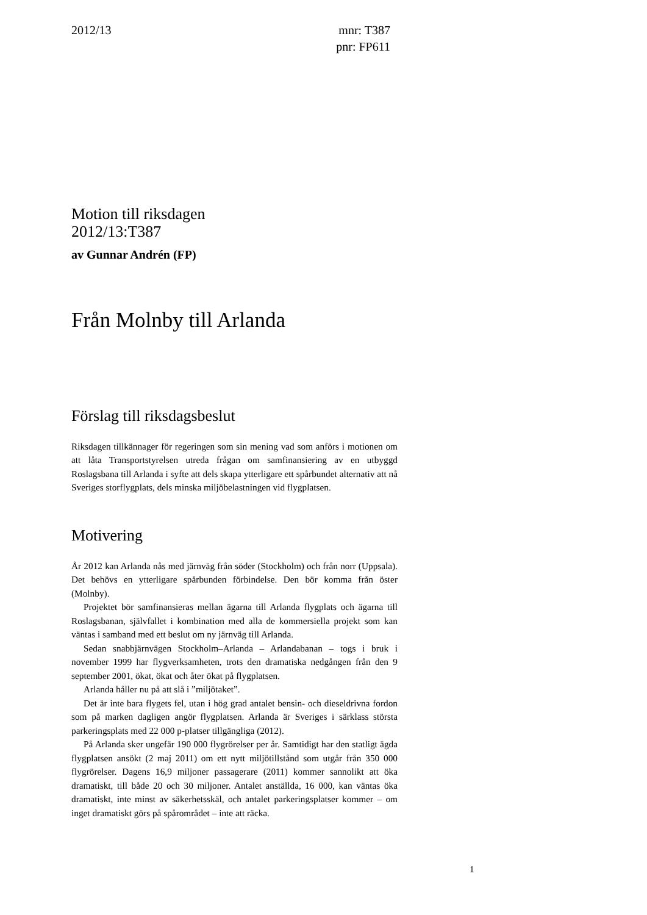2012/13 mnr: T387
pnr: FP611
Motion till riksdagen
2012/13:T387
av Gunnar Andrén (FP)
Från Molnby till Arlanda
Förslag till riksdagsbeslut
Riksdagen tillkännager för regeringen som sin mening vad som anförs i motionen om att låta Transportstyrelsen utreda frågan om samfinansiering av en utbyggd Roslagsbana till Arlanda i syfte att dels skapa ytterligare ett spårbundet alternativ att nå Sveriges storflygplats, dels minska miljöbelastningen vid flygplatsen.
Motivering
År 2012 kan Arlanda nås med järnväg från söder (Stockholm) och från norr (Uppsala). Det behövs en ytterligare spårbunden förbindelse. Den bör komma från öster (Molnby).
Projektet bör samfinansieras mellan ägarna till Arlanda flygplats och ägarna till Roslagsbanan, självfallet i kombination med alla de kommersiella projekt som kan väntas i samband med ett beslut om ny järnväg till Arlanda.
Sedan snabbjärnvägen Stockholm–Arlanda – Arlandabanan – togs i bruk i november 1999 har flygverksamheten, trots den dramatiska nedgången från den 9 september 2001, ökat, ökat och åter ökat på flygplatsen.
Arlanda håller nu på att slå i ”miljötaket”.
Det är inte bara flygets fel, utan i hög grad antalet bensin- och dieseldrivna fordon som på marken dagligen angör flygplatsen. Arlanda är Sveriges i särklass största parkeringsplats med 22 000 p-platser tillgängliga (2012).
På Arlanda sker ungefär 190 000 flygrörelser per år. Samtidigt har den statligt ägda flygplatsen ansökt (2 maj 2011) om ett nytt miljötillstånd som utgår från 350 000 flygrörelser. Dagens 16,9 miljoner passagerare (2011) kommer sannolikt att öka dramatiskt, till både 20 och 30 miljoner. Antalet anställda, 16 000, kan väntas öka dramatiskt, inte minst av säkerhetsskäl, och antalet parkeringsplatser kommer – om inget dramatiskt görs på spårområdet – inte att räcka.
1